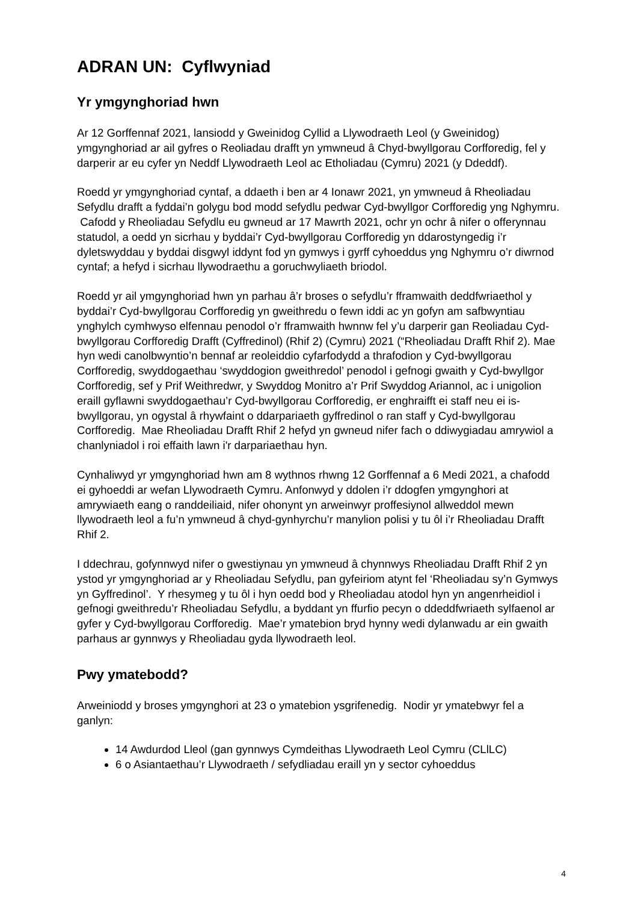ADRAN UN: Cyflwyniad
Yr ymgynghoriad hwn
Ar 12 Gorffennaf 2021, lansiodd y Gweinidog Cyllid a Llywodraeth Leol (y Gweinidog) ymgynghoriad ar ail gyfres o Reoliadau drafft yn ymwneud â Chyd-bwyllgorau Corfforedig, fel y darperir ar eu cyfer yn Neddf Llywodraeth Leol ac Etholiadau (Cymru) 2021 (y Ddeddf).
Roedd yr ymgynghoriad cyntaf, a ddaeth i ben ar 4 Ionawr 2021, yn ymwneud â Rheoliadau Sefydlu drafft a fyddai’n golygu bod modd sefydlu pedwar Cyd-bwyllgor Corfforedig yng Nghymru. Cafodd y Rheoliadau Sefydlu eu gwneud ar 17 Mawrth 2021, ochr yn ochr â nifer o offerynnau statudol, a oedd yn sicrhau y byddai’r Cyd-bwyllgorau Corfforedig yn ddarostyngedig i’r dyletswyddau y byddai disgwyl iddynt fod yn gymwys i gyrff cyhoeddus yng Nghymru o’r diwrnod cyntaf; a hefyd i sicrhau llywodraethu a goruchwyliaeth briodol.
Roedd yr ail ymgynghoriad hwn yn parhau â’r broses o sefydlu’r fframwaith deddfwriaethol y byddai’r Cyd-bwyllgorau Corfforedig yn gweithredu o fewn iddi ac yn gofyn am safbwyntiau ynghylch cymhwyso elfennau penodol o’r fframwaith hwnnw fel y’u darperir gan Reoliadau Cyd-bwyllgorau Corfforedig Drafft (Cyffredinol) (Rhif 2) (Cymru) 2021 (“Rheoliadau Drafft Rhif 2). Mae hyn wedi canolbwyntio’n bennaf ar reoleiddio cyfarfodydd a thrafodion y Cyd-bwyllgorau Corfforedig, swyddogaethau ‘swyddogion gweithredol’ penodol i gefnogi gwaith y Cyd-bwyllgor Corfforedig, sef y Prif Weithredwr, y Swyddog Monitro a’r Prif Swyddog Ariannol, ac i unigolion eraill gyflawni swyddogaethau’r Cyd-bwyllgorau Corfforedig, er enghraifft ei staff neu ei is-bwyllgorau, yn ogystal â rhywfaint o ddarpariaeth gyffredinol o ran staff y Cyd-bwyllgorau Corfforedig. Mae Rheoliadau Drafft Rhif 2 hefyd yn gwneud nifer fach o ddiwygiadau amrywiol a chanlyniadol i roi effaith lawn i'r darpariaethau hyn.
Cynhaliwyd yr ymgynghoriad hwn am 8 wythnos rhwng 12 Gorffennaf a 6 Medi 2021, a chafodd ei gyhoeddi ar wefan Llywodraeth Cymru. Anfonwyd y ddolen i’r ddogfen ymgynghori at amrywiaeth eang o randdeiliaid, nifer ohonynt yn arweinwyr proffesiynol allweddol mewn llywodraeth leol a fu’n ymwneud â chyd-gynhyrchu’r manylion polisi y tu ôl i’r Rheoliadau Drafft Rhif 2.
I ddechrau, gofynnwyd nifer o gwestiynau yn ymwneud â chynnwys Rheoliadau Drafft Rhif 2 yn ystod yr ymgynghoriad ar y Rheoliadau Sefydlu, pan gyfeiriom atynt fel ‘Rheoliadau sy’n Gymwys yn Gyffredinol’. Y rhesymeg y tu ôl i hyn oedd bod y Rheoliadau atodol hyn yn angenrheidiol i gefnogi gweithredu’r Rheoliadau Sefydlu, a byddant yn ffurfio pecyn o ddeddfwriaeth sylfaenol ar gyfer y Cyd-bwyllgorau Corfforedig. Mae’r ymatebion bryd hynny wedi dylanwadu ar ein gwaith parhaus ar gynnwys y Rheoliadau gyda llywodraeth leol.
Pwy ymatebodd?
Arweiniodd y broses ymgynghori at 23 o ymatebion ysgrifenedig. Nodir yr ymatebwyr fel a ganlyn:
14 Awdurdod Lleol (gan gynnwys Cymdeithas Llywodraeth Leol Cymru (CLlLC)
6 o Asiantaethau’r Llywodraeth / sefydliadau eraill yn y sector cyhoeddus
4